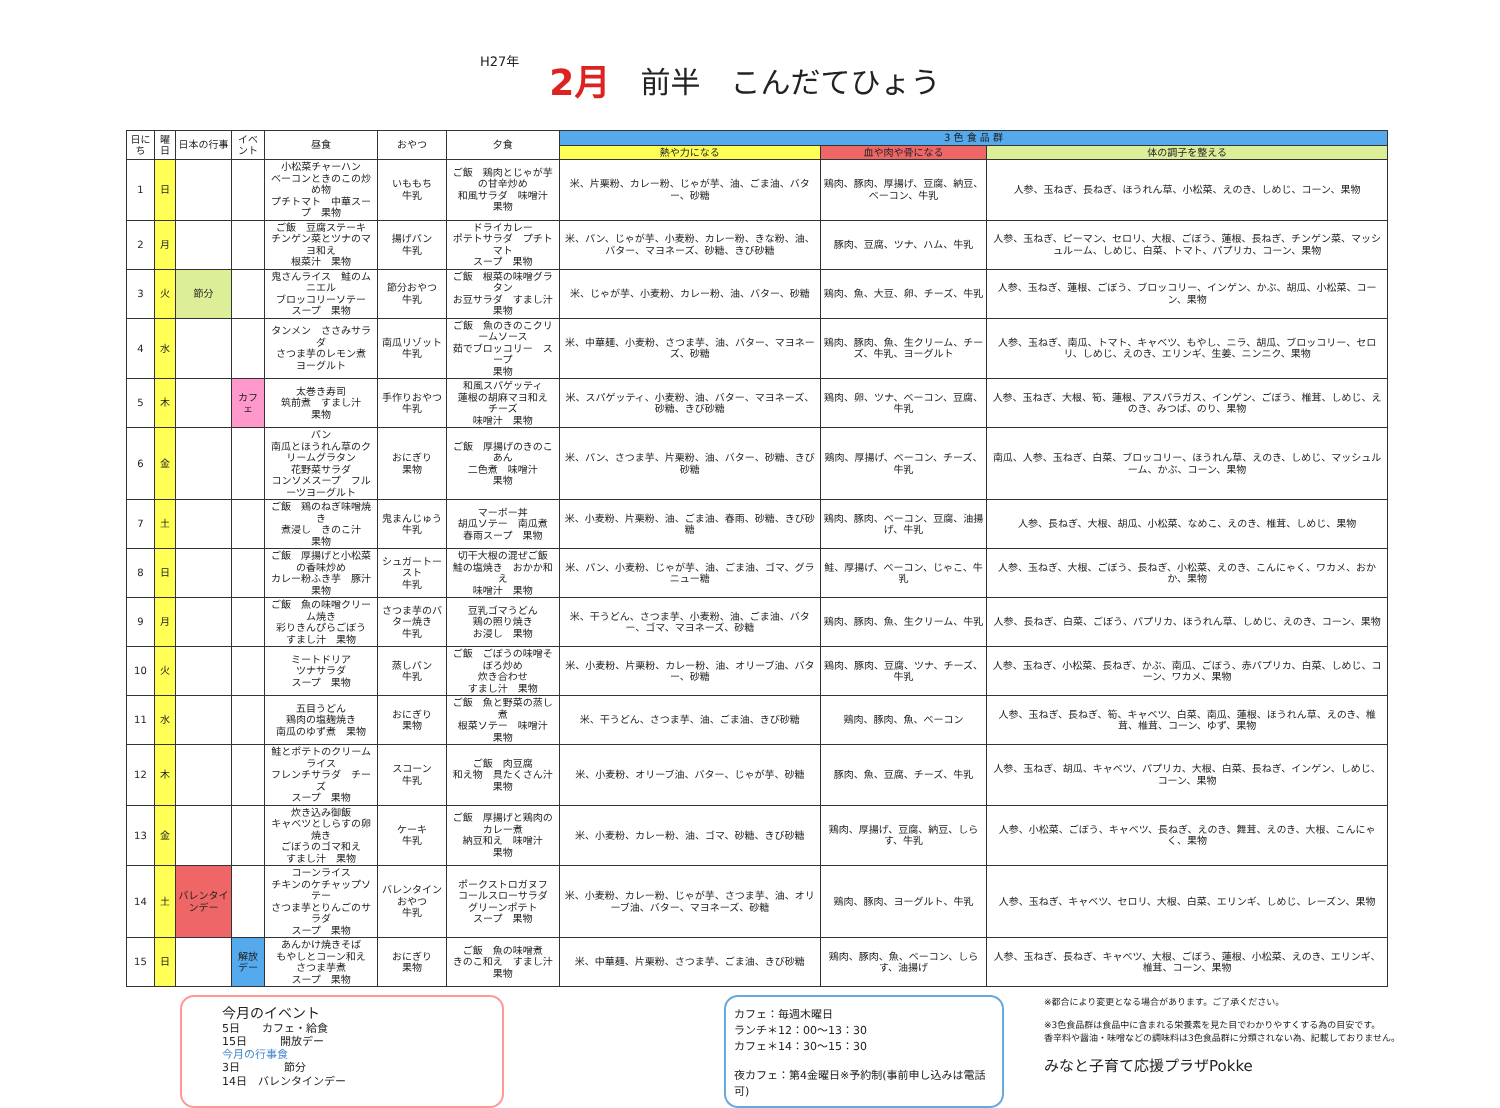H27年
2月
前半　こんだてひょう
| 日にち | 曜日 | 日本の行事 | イベント | 昼食 | おやつ | 夕食 | 3 色 食 品 群 | | |
| --- | --- | --- | --- | --- | --- | --- | --- | --- | --- |
| | | | | | | | 熱や力になる | 血や肉や骨になる | 体の調子を整える |
| 1 | 日 | | | 小松菜チャーハン ベーコンときのこの炒め物 プチトマト 中華スープ 果物 | いももち 牛乳 | ご飯 鶏肉とじゃが芋の甘辛炒め 和風サラダ 味噌汁 果物 | 米、片栗粉、カレー粉、じゃが芋、油、ごま油、バター、砂糖 | 鶏肉、豚肉、厚揚げ、豆腐、納豆、ベーコン、牛乳 | 人参、玉ねぎ、長ねぎ、ほうれん草、小松菜、えのき、しめじ、コーン、果物 |
| 2 | 月 | | | ご飯 豆腐ステーキ チンゲン菜とツナのマヨ和え 根菜汁 果物 | 揚げパン 牛乳 | ドライカレー ポテトサラダ プチトマト スープ 果物 | 米、パン、じゃが芋、小麦粉、カレー粉、きな粉、油、バター、マヨネーズ、砂糖、きび砂糖 | 豚肉、豆腐、ツナ、ハム、牛乳 | 人参、玉ねぎ、ピーマン、セロリ、大根、ごぼう、蓮根、長ねぎ、チンゲン菜、マッシュルーム、しめじ、白菜、トマト、パプリカ、コーン、果物 |
| 3 | 火 | 節分 | | 鬼さんライス 鮭のムニエル ブロッコリーソテー スープ 果物 | 節分おやつ 牛乳 | ご飯 根菜の味噌グラタン お豆サラダ すまし汁 果物 | 米、じゃが芋、小麦粉、カレー粉、油、バター、砂糖 | 鶏肉、魚、大豆、卵、チーズ、牛乳 | 人参、玉ねぎ、蓮根、ごぼう、ブロッコリー、インゲン、かぶ、胡瓜、小松菜、コーン、果物 |
| 4 | 水 | | | タンメン ささみサラダ さつま芋のレモン煮 ヨーグルト | 南瓜リゾット 牛乳 | ご飯 魚のきのこクリームソース 茹でブロッコリー スープ 果物 | 米、中華麺、小麦粉、さつま芋、油、バター、マヨネーズ、砂糖 | 鶏肉、豚肉、魚、生クリーム、チーズ、牛乳、ヨーグルト | 人参、玉ねぎ、南瓜、トマト、キャベツ、もやし、ニラ、胡瓜、ブロッコリー、セロリ、しめじ、えのき、エリンギ、生姜、ニンニク、果物 |
| 5 | 木 | | カフェ | 太巻き寿司 筑前煮 すまし汁 果物 | 手作りおやつ 牛乳 | 和風スパゲッティ 蓮根の胡麻マヨ和え チーズ 味噌汁 果物 | 米、スパゲッティ、小麦粉、油、バター、マヨネーズ、砂糖、きび砂糖 | 鶏肉、卵、ツナ、ベーコン、豆腐、牛乳 | 人参、玉ねぎ、大根、筍、蓮根、アスパラガス、インゲン、ごぼう、椎茸、しめじ、えのき、みつば、のり、果物 |
| 6 | 金 | | | パン 南瓜とほうれん草のクリームグラタン 花野菜サラダ コンソメスープ フルーツヨーグルト | おにぎり 果物 | ご飯 厚揚げのきのこあん 二色煮 味噌汁 果物 | 米、パン、さつま芋、片栗粉、油、バター、砂糖、きび砂糖 | 鶏肉、厚揚げ、ベーコン、チーズ、牛乳 | 南瓜、人参、玉ねぎ、白菜、ブロッコリー、ほうれん草、えのき、しめじ、マッシュルーム、かぶ、コーン、果物 |
| 7 | 土 | | | ご飯 鶏のねぎ味噌焼き 煮浸し きのこ汁 果物 | 鬼まんじゅう 牛乳 | マーボー丼 胡瓜ソテー 南瓜煮 春雨スープ 果物 | 米、小麦粉、片栗粉、油、ごま油、春雨、砂糖、きび砂糖 | 鶏肉、豚肉、ベーコン、豆腐、油揚げ、牛乳 | 人参、長ねぎ、大根、胡瓜、小松菜、なめこ、えのき、椎茸、しめじ、果物 |
| 8 | 日 | | | ご飯 厚揚げと小松菜の香味炒め カレー粉ふき芋 豚汁 果物 | シュガートースト 牛乳 | 切干大根の混ぜご飯 鮭の塩焼き おかか和え 味噌汁 果物 | 米、パン、小麦粉、じゃが芋、油、ごま油、ゴマ、グラニュー糖 | 鮭、厚揚げ、ベーコン、じゃこ、牛乳 | 人参、玉ねぎ、大根、ごぼう、長ねぎ、小松菜、えのき、こんにゃく、ワカメ、おかか、果物 |
| 9 | 月 | | | ご飯 魚の味噌クリーム焼き 彩りきんぴらごぼう すまし汁 果物 | さつま芋のバター焼き 牛乳 | 豆乳ゴマうどん 鶏の照り焼き お浸し 果物 | 米、干うどん、さつま芋、小麦粉、油、ごま油、バター、ゴマ、マヨネーズ、砂糖 | 鶏肉、豚肉、魚、生クリーム、牛乳 | 人参、長ねぎ、白菜、ごぼう、パプリカ、ほうれん草、しめじ、えのき、コーン、果物 |
| 10 | 火 | | | ミートドリア ツナサラダ スープ 果物 | 蒸しパン 牛乳 | ご飯 ごぼうの味噌そぼろ炒め 炊き合わせ すまし汁 果物 | 米、小麦粉、片栗粉、カレー粉、油、オリーブ油、バター、砂糖 | 鶏肉、豚肉、豆腐、ツナ、チーズ、牛乳 | 人参、玉ねぎ、小松菜、長ねぎ、かぶ、南瓜、ごぼう、赤パプリカ、白菜、しめじ、コーン、ワカメ、果物 |
| 11 | 水 | | | 五目うどん 鶏肉の塩麹焼き 南瓜のゆず煮 果物 | おにぎり 果物 | ご飯 魚と野菜の蒸し煮 根菜ソテー 味噌汁 果物 | 米、干うどん、さつま芋、油、ごま油、きび砂糖 | 鶏肉、豚肉、魚、ベーコン | 人参、玉ねぎ、長ねぎ、筍、キャベツ、白菜、南瓜、蓮根、ほうれん草、えのき、椎茸、椎茸、コーン、ゆず、果物 |
| 12 | 木 | | | 鮭とポテトのクリームライス フレンチサラダ チーズ スープ 果物 | スコーン 牛乳 | ご飯 肉豆腐 和え物 具たくさん汁 果物 | 米、小麦粉、オリーブ油、バター、じゃが芋、砂糖 | 豚肉、魚、豆腐、チーズ、牛乳 | 人参、玉ねぎ、胡瓜、キャベツ、パプリカ、大根、白菜、長ねぎ、インゲン、しめじ、コーン、果物 |
| 13 | 金 | | | 炊き込み御飯 キャベツとしらすの卵焼き ごぼうのゴマ和え すまし汁 果物 | ケーキ 牛乳 | ご飯 厚揚げと鶏肉のカレー煮 納豆和え 味噌汁 果物 | 米、小麦粉、カレー粉、油、ゴマ、砂糖、きび砂糖 | 鶏肉、厚揚げ、豆腐、納豆、しらす、牛乳 | 人参、小松菜、ごぼう、キャベツ、長ねぎ、えのき、舞茸、えのき、大根、こんにゃく、果物 |
| 14 | 土 | バレンタインデー | | コーンライス チキンのケチャップソテー さつま芋とりんごのサラダ スープ 果物 | バレンタインおやつ 牛乳 | ポークストロガヌフ コールスローサラダ グリーンポテト スープ 果物 | 米、小麦粉、カレー粉、じゃが芋、さつま芋、油、オリーブ油、バター、マヨネーズ、砂糖 | 鶏肉、豚肉、ヨーグルト、牛乳 | 人参、玉ねぎ、キャベツ、セロリ、大根、白菜、エリンギ、しめじ、レーズン、果物 |
| 15 | 日 | | 解放デー | あんかけ焼きそば もやしとコーン和え さつま芋煮 スープ 果物 | おにぎり 果物 | ご飯 魚の味噌煮 きのこ和え すまし汁 果物 | 米、中華麺、片栗粉、さつま芋、ごま油、きび砂糖 | 鶏肉、豚肉、魚、ベーコン、しらす、油揚げ | 人参、玉ねぎ、長ねぎ、キャベツ、大根、ごぼう、蓮根、小松菜、えのき、エリンギ、椎茸、コーン、果物 |
今月のイベント
5日　　カフェ・給食
15日　　　開放デー
今月の行事食
3日　　　　節分
14日　バレンタインデー
カフェ：毎週木曜日
ランチ＊12：00～13：30
カフェ＊14：30～15：30
夜カフェ：第4金曜日※予約制(事前申し込みは電話可)
※都合により変更となる場合があります。ご了承ください。
※3色食品群は食品中に含まれる栄養素を見た目でわかりやすくする為の目安です。
香辛料や醤油・味噌などの調味料は3色食品群に分類されない為、記載しておりません。
みなと子育て応援プラザPokke